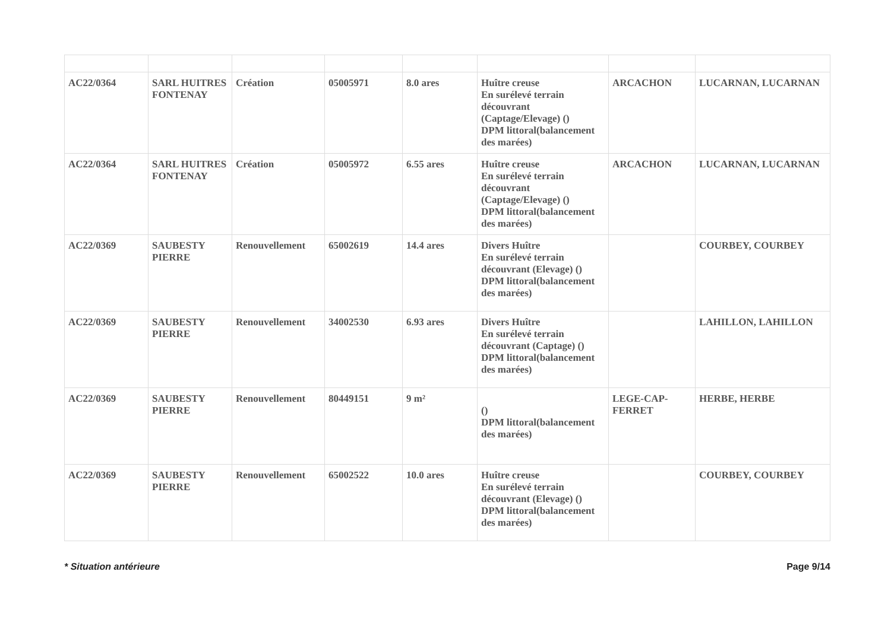| AC22/0364 | SARL HUITRES FONTENAY | Création | 05005971 | 8.0 ares | Huître creuse En surélevé terrain découvrant (Captage/Elevage) () DPM littoral(balancement des marées) | ARCACHON | LUCARNAN, LUCARNAN |
| AC22/0364 | SARL HUITRES FONTENAY | Création | 05005972 | 6.55 ares | Huître creuse En surélevé terrain découvrant (Captage/Elevage) () DPM littoral(balancement des marées) | ARCACHON | LUCARNAN, LUCARNAN |
| AC22/0369 | SAUBESTY PIERRE | Renouvellement | 65002619 | 14.4 ares | Divers Huître En surélevé terrain découvrant (Elevage) () DPM littoral(balancement des marées) | | COURBEY, COURBEY |
| AC22/0369 | SAUBESTY PIERRE | Renouvellement | 34002530 | 6.93 ares | Divers Huître En surélevé terrain découvrant (Captage) () DPM littoral(balancement des marées) | | LAHILLON, LAHILLON |
| AC22/0369 | SAUBESTY PIERRE | Renouvellement | 80449151 | 9 m² | () DPM littoral(balancement des marées) | LEGE-CAP-FERRET | HERBE, HERBE |
| AC22/0369 | SAUBESTY PIERRE | Renouvellement | 65002522 | 10.0 ares | Huître creuse En surélevé terrain découvrant (Elevage) () DPM littoral(balancement des marées) | | COURBEY, COURBEY |
* Situation antérieure Page 9/14